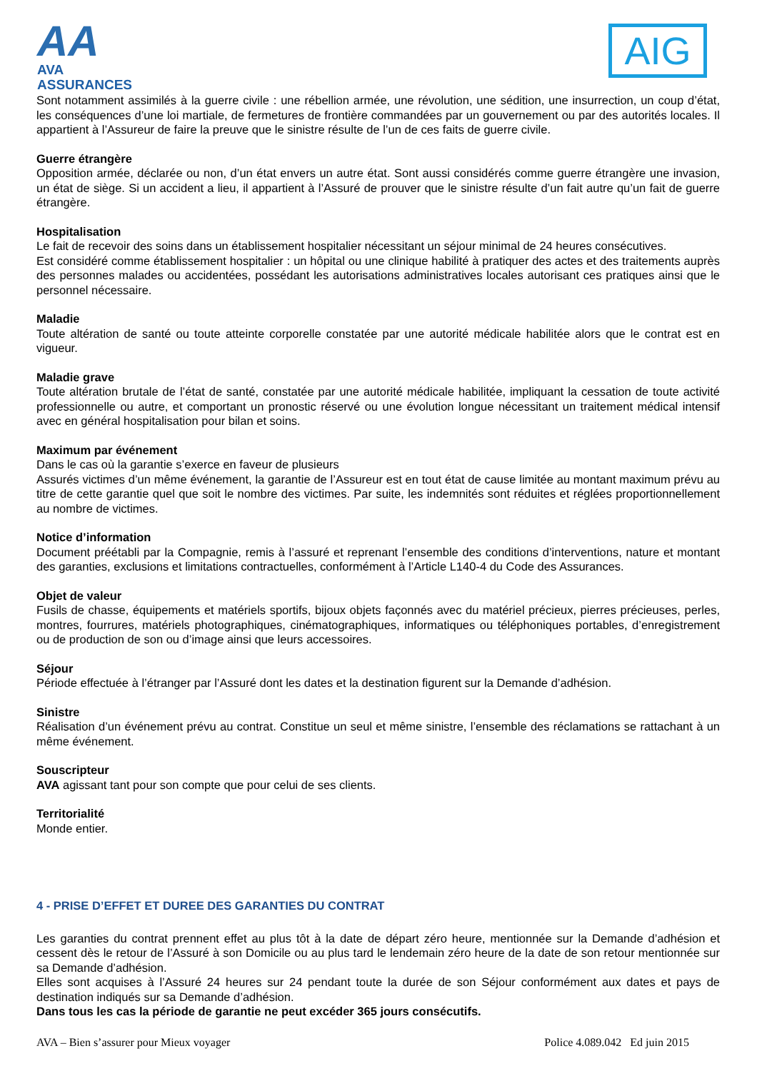AA
AVA ASSURANCES
AIG
Sont notamment assimilés à la guerre civile : une rébellion armée, une révolution, une sédition, une insurrection, un coup d’état, les conséquences d’une loi martiale, de fermetures de frontière commandées par un gouvernement ou par des autorités locales. Il appartient à l’Assureur de faire la preuve que le sinistre résulte de l’un de ces faits de guerre civile.
Guerre étrangère
Opposition armée, déclarée ou non, d’un état envers un autre état. Sont aussi considérés comme guerre étrangère une invasion, un état de siège. Si un accident a lieu, il appartient à l’Assuré de prouver que le sinistre résulte d’un fait autre qu’un fait de guerre étrangère.
Hospitalisation
Le fait de recevoir des soins dans un établissement hospitalier nécessitant un séjour minimal de 24 heures consécutives.
Est considéré comme établissement hospitalier : un hôpital ou une clinique habilité à pratiquer des actes et des traitements auprès des personnes malades ou accidentées, possédant les autorisations administratives locales autorisant ces pratiques ainsi que le personnel nécessaire.
Maladie
Toute altération de santé ou toute atteinte corporelle constatée par une autorité médicale habilitée alors que le contrat est en vigueur.
Maladie grave
Toute altération brutale de l’état de santé, constatée par une autorité médicale habilitée, impliquant la cessation de toute activité professionnelle ou autre, et comportant un pronostic réservé ou une évolution longue nécessitant un traitement médical intensif avec en général hospitalisation pour bilan et soins.
Maximum par événement
Dans le cas où la garantie s’exerce en faveur de plusieurs
Assurés victimes d’un même événement, la garantie de l’Assureur est en tout état de cause limitée au montant maximum prévu au titre de cette garantie quel que soit le nombre des victimes. Par suite, les indemnités sont réduites et réglées proportionnellement au nombre de victimes.
Notice d’information
Document préétabli par la Compagnie, remis à l’assuré et reprenant l’ensemble des conditions d’interventions, nature et montant des garanties, exclusions et limitations contractuelles, conformément à l’Article L140-4 du Code des Assurances.
Objet de valeur
Fusils de chasse, équipements et matériels sportifs, bijoux objets façonnés avec du matériel précieux, pierres précieuses, perles, montres, fourrures, matériels photographiques, cinématographiques, informatiques ou téléphoniques portables, d’enregistrement ou de production de son ou d’image ainsi que leurs accessoires.
Séjour
Période effectuée à l’étranger par l’Assuré dont les dates et la destination figurent sur la Demande d’adhésion.
Sinistre
Réalisation d’un événement prévu au contrat. Constitue un seul et même sinistre, l’ensemble des réclamations se rattachant à un même événement.
Souscripteur
AVA agissant tant pour son compte que pour celui de ses clients.
Territorialité
Monde entier.
4 - PRISE D’EFFET ET DUREE DES GARANTIES DU CONTRAT
Les garanties du contrat prennent effet au plus tôt à la date de départ zéro heure, mentionnée sur la Demande d’adhésion et cessent dès le retour de l’Assuré à son Domicile ou au plus tard le lendemain zéro heure de la date de son retour mentionnée sur sa Demande d’adhésion.
Elles sont acquises à l’Assuré 24 heures sur 24 pendant toute la durée de son Séjour conformément aux dates et pays de destination indiqués sur sa Demande d’adhésion.
Dans tous les cas la période de garantie ne peut excéder 365 jours consécutifs.
AVA – Bien s’assurer pour Mieux voyager Police 4.089.042 Ed juin 2015